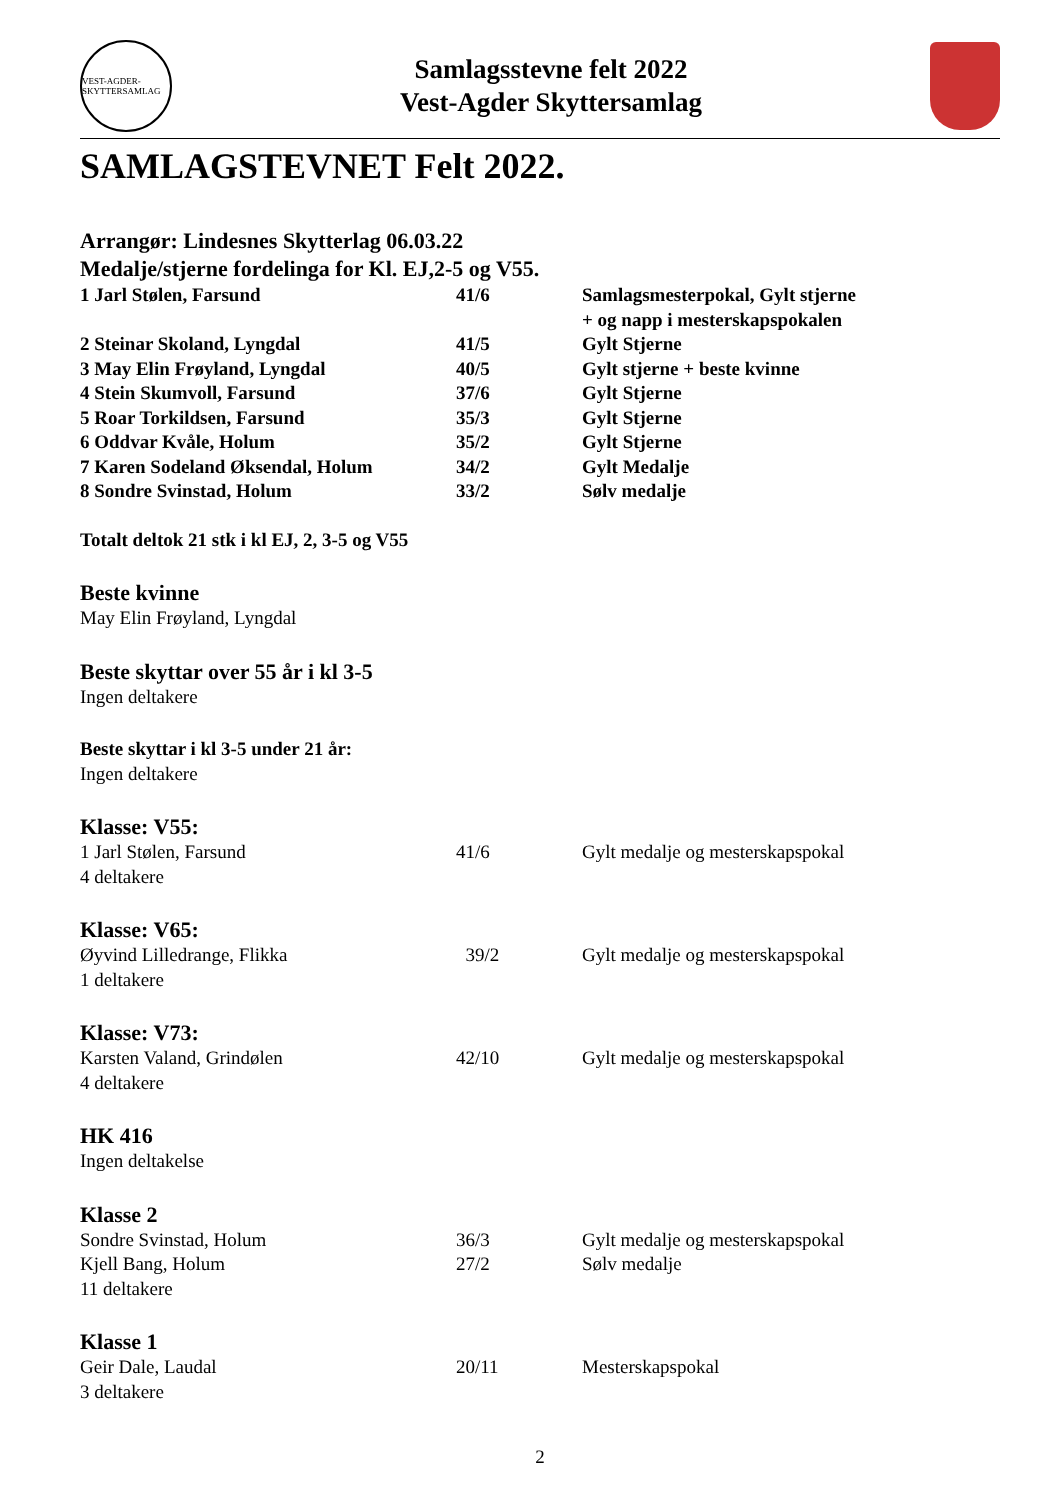VEST-AGDER-SKYTTERSAMLAG
Samlagsstevne felt 2022
Vest-Agder Skyttersamlag
SAMLAGSTEVNET Felt 2022.
Arrangør: Lindesnes Skytterlag 06.03.22
Medalje/stjerne fordelinga for Kl. EJ,2-5 og V55.
| 1 Jarl Stølen, Farsund | 41/6 | Samlagsmesterpokal, Gylt stjerne + og napp i mesterskapspokalen |
| 2 Steinar Skoland, Lyngdal | 41/5 | Gylt Stjerne |
| 3 May Elin Frøyland, Lyngdal | 40/5 | Gylt stjerne + beste kvinne |
| 4 Stein Skumvoll, Farsund | 37/6 | Gylt Stjerne |
| 5 Roar Torkildsen, Farsund | 35/3 | Gylt Stjerne |
| 6 Oddvar Kvåle, Holum | 35/2 | Gylt Stjerne |
| 7 Karen Sodeland Øksendal, Holum | 34/2 | Gylt Medalje |
| 8 Sondre Svinstad, Holum | 33/2 | Sølv medalje |
Totalt deltok 21 stk i kl EJ, 2, 3-5 og V55
Beste kvinne
May Elin Frøyland, Lyngdal
Beste skyttar over 55 år i kl 3-5
Ingen deltakere
Beste skyttar i kl 3-5 under 21 år:
Ingen deltakere
Klasse: V55:
| 1 Jarl Stølen, Farsund | 41/6 | Gylt medalje og mesterskapspokal |
| 4 deltakere | | |
Klasse: V65:
| Øyvind Lilledrange, Flikka | 39/2 | Gylt medalje og mesterskapspokal |
| 1 deltakere | | |
Klasse: V73:
| Karsten Valand, Grindølen | 42/10 | Gylt medalje og mesterskapspokal |
| 4 deltakere | | |
HK 416
Ingen deltakelse
Klasse 2
| Sondre Svinstad, Holum | 36/3 | Gylt medalje og mesterskapspokal |
| Kjell Bang, Holum | 27/2 | Sølv medalje |
| 11 deltakere | | |
Klasse 1
| Geir Dale, Laudal | 20/11 | Mesterskapspokal |
| 3 deltakere | | |
2